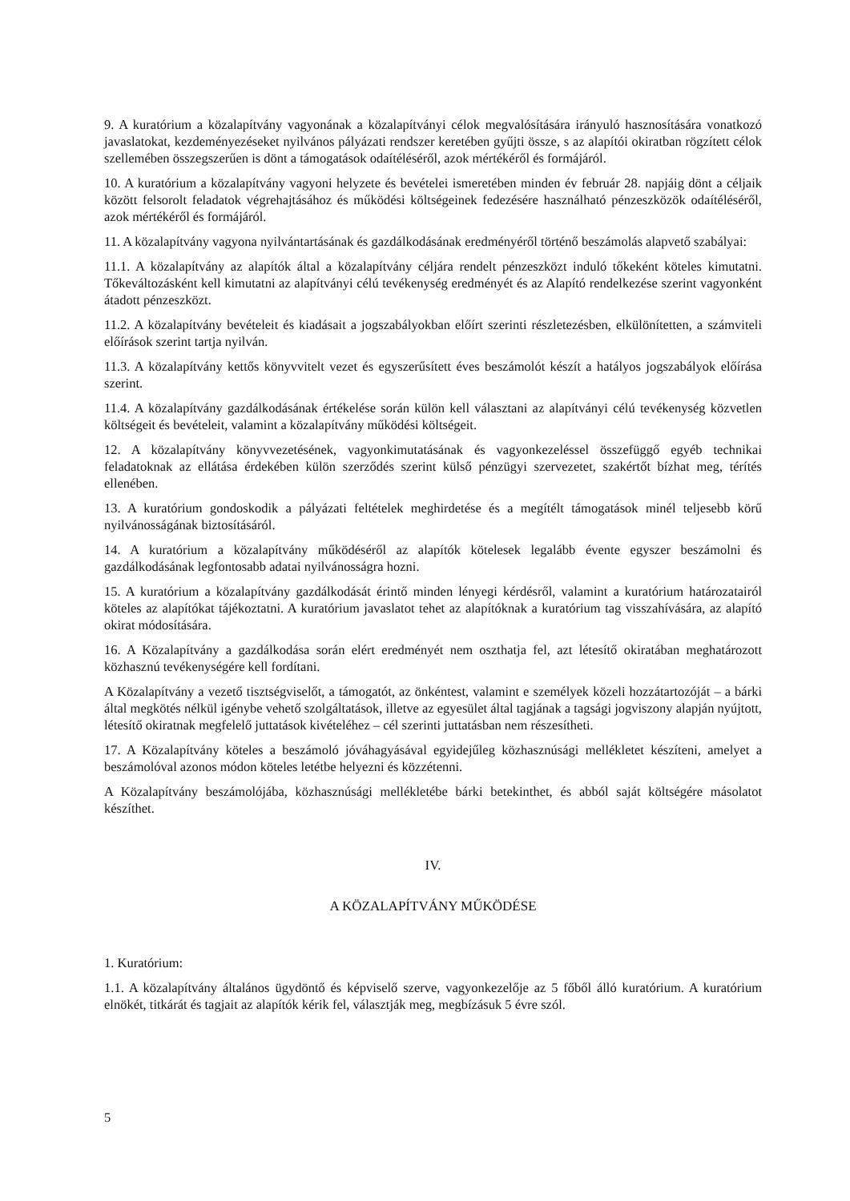9. A kuratórium a közalapítvány vagyonának a közalapítványi célok megvalósítására irányuló hasznosítására vonatkozó javaslatokat, kezdeményezéseket nyilvános pályázati rendszer keretében gyűjti össze, s az alapítói okiratban rögzített célok szellemében összegszerűen is dönt a támogatások odaítéléséről, azok mértékéről és formájáról.
10. A kuratórium a közalapítvány vagyoni helyzete és bevételei ismeretében minden év február 28. napjáig dönt a céljaik között felsorolt feladatok végrehajtásához és működési költségeinek fedezésére használható pénzeszközök odaítéléséről, azok mértékéről és formájáról.
11. A közalapítvány vagyona nyilvántartásának és gazdálkodásának eredményéről történő beszámolás alapvető szabályai:
11.1. A közalapítvány az alapítók által a közalapítvány céljára rendelt pénzeszközt induló tőkeként köteles kimutatni. Tőkeváltozásként kell kimutatni az alapítványi célú tevékenység eredményét és az Alapító rendelkezése szerint vagyonként átadott pénzeszközt.
11.2. A közalapítvány bevételeit és kiadásait a jogszabályokban előírt szerinti részletezésben, elkülönítetten, a számviteli előírások szerint tartja nyilván.
11.3. A közalapítvány kettős könyvvitelt vezet és egyszerűsített éves beszámolót készít a hatályos jogszabályok előírása szerint.
11.4. A közalapítvány gazdálkodásának értékelése során külön kell választani az alapítványi célú tevékenység közvetlen költségeit és bevételeit, valamint a közalapítvány működési költségeit.
12. A közalapítvány könyvvezetésének, vagyonkimutatásának és vagyonkezeléssel összefüggő egyéb technikai feladatoknak az ellátása érdekében külön szerződés szerint külső pénzügyi szervezetet, szakértőt bízhat meg, térítés ellenében.
13. A kuratórium gondoskodik a pályázati feltételek meghirdetése és a megítélt támogatások minél teljesebb körű nyilvánosságának biztosításáról.
14. A kuratórium a közalapítvány működéséről az alapítók kötelesek legalább évente egyszer beszámolni és gazdálkodásának legfontosabb adatai nyilvánosságra hozni.
15. A kuratórium a közalapítvány gazdálkodását érintő minden lényegi kérdésről, valamint a kuratórium határozatairól köteles az alapítókat tájékoztatni. A kuratórium javaslatot tehet az alapítóknak a kuratórium tag visszahívására, az alapító okirat módosítására.
16. A Közalapítvány a gazdálkodása során elért eredményét nem oszthatja fel, azt létesítő okiratában meghatározott közhasznú tevékenységére kell fordítani.
A Közalapítvány a vezető tisztségviselőt, a támogatót, az önkéntest, valamint e személyek közeli hozzátartozóját – a bárki által megkötés nélkül igénybe vehető szolgáltatások, illetve az egyesület által tagjának a tagsági jogviszony alapján nyújtott, létesítő okiratnak megfelelő juttatások kivételéhez – cél szerinti juttatásban nem részesítheti.
17. A Közalapítvány köteles a beszámoló jóváhagyásával egyidejűleg közhasznúsági mellékletet készíteni, amelyet a beszámolóval azonos módon köteles letétbe helyezni és közzétenni.
A Közalapítvány beszámolójába, közhasznúsági mellékletébe bárki betekinthet, és abból saját költségére másolatot készíthet.
IV.
A KÖZALAPÍTVÁNY MŰKÖDÉSE
1. Kuratórium:
1.1. A közalapítvány általános ügydöntő és képviselő szerve, vagyonkezelője az 5 főből álló kuratórium. A kuratórium elnökét, titkárát és tagjait az alapítók kérik fel, választják meg, megbízásuk 5 évre szól.
5